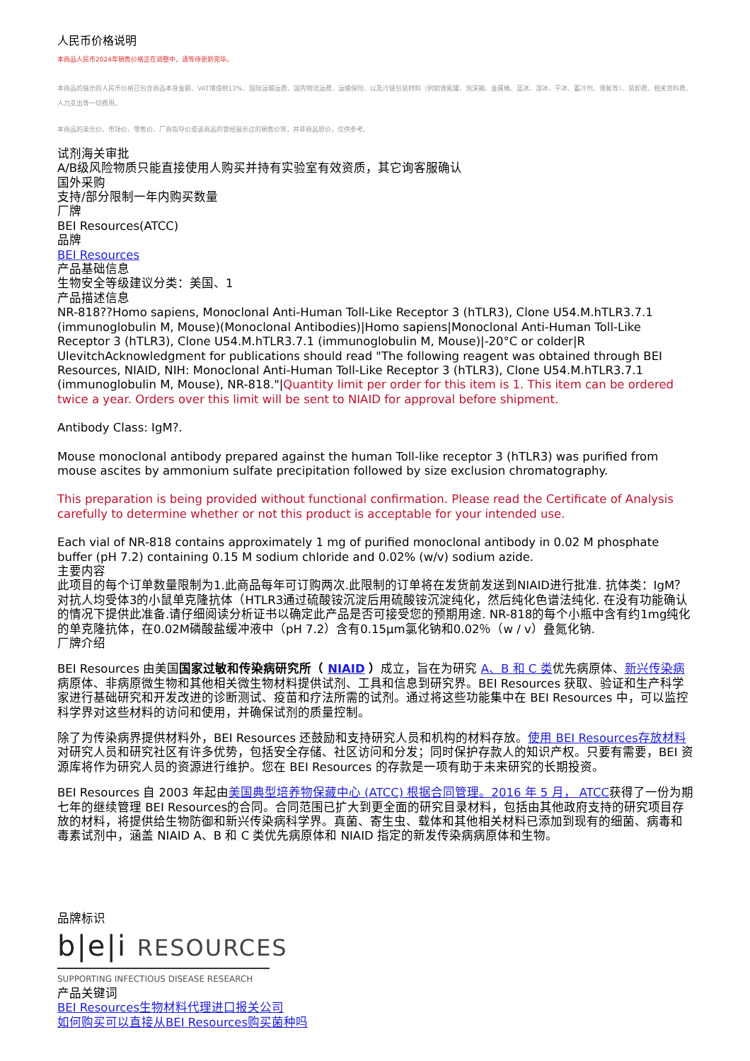人民币价格说明
本商品人民币2024年销售价格正在调整中，请等待更新完毕。
本商品的展示的人民币价格已包含商品本身金额、VAT增值税13%、国际运输运费、国内物流运费、运输保险、以及冷链包装材料（例如液氮罐、泡沫箱、金属桶、蓝冰、湿冰、干冰、蓄冷剂、液氮等）、装卸费、相关资料费、人力支出等一切费用。
本商品的美元价、市场价、零售价、厂商指导价或该商品的曾经展示过的销售价等，并非商品原价，仅供参考。
试剂海关审批
A/B级风险物质只能直接使用人购买并持有实验室有效资质，其它询客服确认
国外采购
支持/部分限制一年内购买数量
厂牌
BEI Resources(ATCC)
品牌
BEI Resources
产品基础信息
生物安全等级建议分类：美国、1
产品描述信息
NR-818??Homo sapiens, Monoclonal Anti-Human Toll-Like Receptor 3 (hTLR3), Clone U54.M.hTLR3.7.1 (immunoglobulin M, Mouse)(Monoclonal Antibodies)|Homo sapiens|Monoclonal Anti-Human Toll-Like Receptor 3 (hTLR3), Clone U54.M.hTLR3.7.1 (immunoglobulin M, Mouse)|-20°C or colder|R UlevitchAcknowledgment for publications should read "The following reagent was obtained through BEI Resources, NIAID, NIH: Monoclonal Anti-Human Toll-Like Receptor 3 (hTLR3), Clone U54.M.hTLR3.7.1 (immunoglobulin M, Mouse), NR-818."|Quantity limit per order for this item is 1. This item can be ordered twice a year. Orders over this limit will be sent to NIAID for approval before shipment.
Antibody Class: IgM?.
Mouse monoclonal antibody prepared against the human Toll-like receptor 3 (hTLR3) was purified from mouse ascites by ammonium sulfate precipitation followed by size exclusion chromatography.
This preparation is being provided without functional confirmation. Please read the Certificate of Analysis carefully to determine whether or not this product is acceptable for your intended use.
Each vial of NR-818 contains approximately 1 mg of purified monoclonal antibody in 0.02 M phosphate buffer (pH 7.2) containing 0.15 M sodium chloride and 0.02% (w/v) sodium azide.
主要内容
此项目的每个订单数量限制为1.此商品每年可订购两次.此限制的订单将在发货前发送到NIAID进行批准. 抗体类：IgM？对抗人均受体3的小鼠单克隆抗体（HTLR3通过硫酸铵沉淀后用硫酸铵沉淀纯化，然后纯化色谱法纯化. 在没有功能确认的情况下提供此准备.请仔细阅读分析证书以确定此产品是否可接受您的预期用途. NR-818的每个小瓶中含有约1mg纯化的单克隆抗体，在0.02M磷酸盐缓冲液中（pH 7.2）含有0.15μm氯化钠和0.02％（w / v）叠氮化钠.
厂牌介绍
BEI Resources 由美国国家过敏和传染病研究所（ NIAID ）成立，旨在为研究 A、B 和 C 类优先病原体、新兴传染病病原体、非病原微生物和其他相关微生物材料提供试剂、工具和信息到研究界。BEI Resources 获取、验证和生产科学家进行基础研究和开发改进的诊断测试、疫苗和疗法所需的试剂。通过将这些功能集中在 BEI Resources 中，可以监控科学界对这些材料的访问和使用，并确保试剂的质量控制。
除了为传染病界提供材料外，BEI Resources 还鼓励和支持研究人员和机构的材料存放。使用 BEI Resources存放材料对研究人员和研究社区有许多优势，包括安全存储、社区访问和分发；同时保护存款人的知识产权。只要有需要，BEI 资源库将作为研究人员的资源进行维护。您在 BEI Resources 的存款是一项有助于未来研究的长期投资。
BEI Resources 自 2003 年起由美国典型培养物保藏中心 (ATCC) 根据合同管理。2016 年 5 月， ATCC获得了一份为期七年的继续管理 BEI Resources的合同。合同范围已扩大到更全面的研究目录材料，包括由其他政府支持的研究项目存放的材料，将提供给生物防御和新兴传染病科学界。真菌、寄生虫、载体和其他相关材料已添加到现有的细菌、病毒和毒素试剂中，涵盖 NIAID A、B 和 C 类优先病原体和 NIAID 指定的新发传染病病原体和生物。
品牌标识
b|e|i RESOURCES
SUPPORTING INFECTIOUS DISEASE RESEARCH
产品关键词
BEI Resources生物材料代理进口报关公司
如何购买可以直接从BEI Resources购买菌种吗